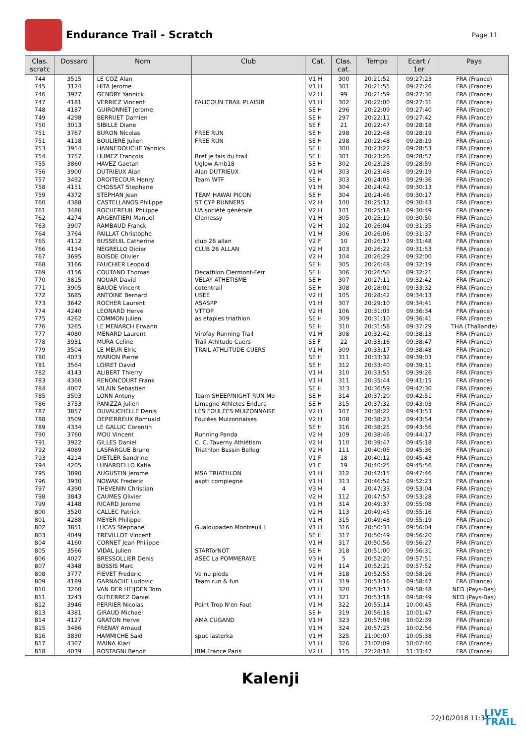Endurance Trail - Scratch
Page 11
| Clas. scratc | Dossard | Nom | Club | Cat. | Clas. cat. | Temps | Ecart / 1er | Pays |
| --- | --- | --- | --- | --- | --- | --- | --- | --- |
| 744 | 3515 | LE COZ Alan | | V1 H | 300 | 20:21:52 | 09:27:23 | FRA (France) |
| 745 | 3124 | HITA Jerome | | V1 H | 301 | 20:21:55 | 09:27:26 | FRA (France) |
| 746 | 3977 | GENDRY Yannick | | V2 H | 99 | 20:21:59 | 09:27:30 | FRA (France) |
| 747 | 4181 | VERRIEZ Vincent | FALICOUN TRAIL PLAISIR | V1 H | 302 | 20:22:00 | 09:27:31 | FRA (France) |
| 748 | 4187 | GUIRONNET Jerome | | SE H | 296 | 20:22:09 | 09:27:40 | FRA (France) |
| 749 | 4298 | BERRUET Damien | | SE H | 297 | 20:22:11 | 09:27:42 | FRA (France) |
| 750 | 3013 | SIBILLE Diane | | SE F | 21 | 20:22:47 | 09:28:18 | FRA (France) |
| 751 | 3767 | BURON Nicolas | FREE RUN | SE H | 298 | 20:22:48 | 09:28:19 | FRA (France) |
| 751 | 4118 | BOULIERE Julien | FREE RUN | SE H | 298 | 20:22:48 | 09:28:19 | FRA (France) |
| 753 | 3914 | HANNEDOUCHE Yannick | | SE H | 300 | 20:23:22 | 09:28:53 | FRA (France) |
| 754 | 3757 | HUMEZ François | Bref je fais du trail | SE H | 301 | 20:23:26 | 09:28:57 | FRA (France) |
| 755 | 3860 | HAVEZ Gaetan | Uglow Amb18 | SE H | 302 | 20:23:28 | 09:28:59 | FRA (France) |
| 756 | 3900 | DUTRIEUX Alan | Alan DUTRIEUX | V1 H | 303 | 20:23:48 | 09:29:19 | FRA (France) |
| 757 | 3492 | DROITECOUR Henry | Team WTF | SE H | 303 | 20:24:05 | 09:29:36 | FRA (France) |
| 758 | 4151 | CHOSSAT Stephane | | V1 H | 304 | 20:24:42 | 09:30:13 | FRA (France) |
| 759 | 4372 | STEPHAN Jean | TEAM HAWAI PICON | SE H | 304 | 20:24:46 | 09:30:17 | FRA (France) |
| 760 | 4388 | CASTELLANOS Philippe | ST CYP RUNNERS | V2 H | 100 | 20:25:12 | 09:30:43 | FRA (France) |
| 761 | 3480 | ROCHEREUIL Philippe | UA société générale | V2 H | 101 | 20:25:18 | 09:30:49 | FRA (France) |
| 762 | 4274 | ARGENTIERI Manuel | Clemessy | V1 H | 305 | 20:25:19 | 09:30:50 | FRA (France) |
| 763 | 3907 | RAMBAUD Franck | | V2 H | 102 | 20:26:04 | 09:31:35 | FRA (France) |
| 764 | 3764 | PAILLAT Christophe | | V1 H | 306 | 20:26:06 | 09:31:37 | FRA (France) |
| 765 | 4112 | BUSSEUIL Catherine | club 26 allan | V2 F | 10 | 20:26:17 | 09:31:48 | FRA (France) |
| 766 | 4134 | NEGRELLO Didier | CLUB 26 ALLAN | V2 H | 103 | 20:26:22 | 09:31:53 | FRA (France) |
| 767 | 3695 | BOISDE Olivier | | V2 H | 104 | 20:26:29 | 09:32:00 | FRA (France) |
| 768 | 3166 | FAUCHIER Leopold | | SE H | 305 | 20:26:48 | 09:32:19 | FRA (France) |
| 769 | 4156 | COUTAND Thomas | Decathlon Clermont-Ferr | SE H | 306 | 20:26:50 | 09:32:21 | FRA (France) |
| 770 | 3815 | NOUAR David | VELAY ATHETISME | SE H | 307 | 20:27:11 | 09:32:42 | FRA (France) |
| 771 | 3905 | BAUDE Vincent | cotentrail | SE H | 308 | 20:28:01 | 09:33:32 | FRA (France) |
| 772 | 3685 | ANTOINE Bernard | USEE | V2 H | 105 | 20:28:42 | 09:34:13 | FRA (France) |
| 773 | 3642 | ROCHER Laurent | ASASPP | V1 H | 307 | 20:29:10 | 09:34:41 | FRA (France) |
| 774 | 4240 | LEONARD Herve | VTTOP | V2 H | 106 | 20:31:03 | 09:36:34 | FRA (France) |
| 775 | 4262 | COMMON Julien | as etaples triathlon | SE H | 309 | 20:31:10 | 09:36:41 | FRA (France) |
| 776 | 3265 | LE MENARCH Erwann | | SE H | 310 | 20:31:58 | 09:37:29 | THA (Thaïlande) |
| 777 | 4080 | MENARD Laurent | Virofay Running Trail | V1 H | 308 | 20:32:42 | 09:38:13 | FRA (France) |
| 778 | 3931 | MURA Celine | Trail Athltude Cuers | SE F | 22 | 20:33:16 | 09:38:47 | FRA (France) |
| 779 | 3504 | LE MEUR Elric | TRAIL ATHLITUDE CUERS | V1 H | 309 | 20:33:17 | 09:38:48 | FRA (France) |
| 780 | 4073 | MARION Pierre | | SE H | 311 | 20:33:32 | 09:39:03 | FRA (France) |
| 781 | 3564 | LOIRET David | | SE H | 312 | 20:33:40 | 09:39:11 | FRA (France) |
| 782 | 4143 | ALIBERT Thierry | | V1 H | 310 | 20:33:55 | 09:39:26 | FRA (France) |
| 783 | 4360 | RENONCOURT Frank | | V1 H | 311 | 20:35:44 | 09:41:15 | FRA (France) |
| 784 | 4007 | VILAIN Sebastien | | SE H | 313 | 20:36:59 | 09:42:30 | FRA (France) |
| 785 | 3503 | LONN Antony | Team SHEEP/NIGHT RUN Mo | SE H | 314 | 20:37:20 | 09:42:51 | FRA (France) |
| 786 | 3753 | PANIZZA Julien | Limagne Athletes Endura | SE H | 315 | 20:37:32 | 09:43:03 | FRA (France) |
| 787 | 3857 | DUVAUCHELLE Denis | LES FOULEES MUIZONNAISE | V2 H | 107 | 20:38:22 | 09:43:53 | FRA (France) |
| 788 | 3509 | DEPIERREUX Romuald | Foulées Muizonnaises | V2 H | 108 | 20:38:23 | 09:43:54 | FRA (France) |
| 789 | 4334 | LE GALLIC Corentin | | SE H | 316 | 20:38:25 | 09:43:56 | FRA (France) |
| 790 | 3760 | MOU Vincent | Running Panda | V2 H | 109 | 20:38:46 | 09:44:17 | FRA (France) |
| 791 | 3922 | GILLES Daniel | C. C. Taverny Athlétism | V2 H | 110 | 20:39:47 | 09:45:18 | FRA (France) |
| 792 | 4089 | LASFARGUE Bruno | Triathlon Bassin Belleg | V2 H | 111 | 20:40:05 | 09:45:36 | FRA (France) |
| 793 | 4214 | DIETLER Sandrine | | V1 F | 18 | 20:40:12 | 09:45:43 | FRA (France) |
| 794 | 4205 | LUNARDELLO Katia | | V1 F | 19 | 20:40:25 | 09:45:56 | FRA (France) |
| 795 | 3890 | AUGUSTIN Jerome | MSA TRIATHLON | V1 H | 312 | 20:42:15 | 09:47:46 | FRA (France) |
| 796 | 3930 | NOWAK Frederic | asptt compiegne | V1 H | 313 | 20:46:52 | 09:52:23 | FRA (France) |
| 797 | 4390 | THEVENIN Christian | | V3 H | 4 | 20:47:33 | 09:53:04 | FRA (France) |
| 798 | 3843 | CAUMES Olivier | | V2 H | 112 | 20:47:57 | 09:53:28 | FRA (France) |
| 799 | 4148 | RICARD Jerome | | V1 H | 314 | 20:49:37 | 09:55:08 | FRA (France) |
| 800 | 3520 | CALLEC Patrick | | V2 H | 113 | 20:49:45 | 09:55:16 | FRA (France) |
| 801 | 4288 | MEYER Philippe | | V1 H | 315 | 20:49:48 | 09:55:19 | FRA (France) |
| 802 | 3851 | LUCAS Stephane | Gualoupaden Montreuil l | V1 H | 316 | 20:50:33 | 09:56:04 | FRA (France) |
| 803 | 4049 | TREVILLOT Vincent | | SE H | 317 | 20:50:49 | 09:56:20 | FRA (France) |
| 804 | 4160 | CORNET Jean Philippe | | V1 H | 317 | 20:50:56 | 09:56:27 | FRA (France) |
| 805 | 3566 | VIDAL Julien | STARTorNOT | SE H | 318 | 20:51:00 | 09:56:31 | FRA (France) |
| 806 | 4027 | BRESSOLLIER Denis | ASEC La POMMERAYE | V3 H | 5 | 20:52:20 | 09:57:51 | FRA (France) |
| 807 | 4348 | BOSSIS Marc | | V2 H | 114 | 20:52:21 | 09:57:52 | FRA (France) |
| 808 | 3777 | FIEVET Frederic | Va nu pieds | V1 H | 318 | 20:52:55 | 09:58:26 | FRA (France) |
| 809 | 4189 | GARNACHE Ludovic | Team run & fun | V1 H | 319 | 20:53:16 | 09:58:47 | FRA (France) |
| 810 | 3260 | VAN DER HEIJDEN Tom | | V1 H | 320 | 20:53:17 | 09:58:48 | NED (Pays-Bas) |
| 811 | 3243 | GUTIERREZ Daniel | | V1 H | 321 | 20:53:18 | 09:58:49 | NED (Pays-Bas) |
| 812 | 3946 | PERRIER Nicolas | Point Trop N'en Faut | V1 H | 322 | 20:55:14 | 10:00:45 | FRA (France) |
| 813 | 4381 | GIRAUD Michaël | | SE H | 319 | 20:56:16 | 10:01:47 | FRA (France) |
| 814 | 4127 | GRATON Herve | AMA CUGAND | V1 H | 323 | 20:57:08 | 10:02:39 | FRA (France) |
| 815 | 3486 | FRENAY Arnaud | | V1 H | 324 | 20:57:25 | 10:02:56 | FRA (France) |
| 816 | 3830 | HAMMICHE Said | spuc lasterka | V1 H | 325 | 21:00:07 | 10:05:38 | FRA (France) |
| 817 | 4307 | MAINA Kiari | | V1 H | 326 | 21:02:09 | 10:07:40 | FRA (France) |
| 818 | 4039 | ROSTAGNI Benoit | IBM France Paris | V2 H | 115 | 22:28:16 | 11:33:47 | FRA (France) |
Kalenji
22/10/2018 11:34
LIVE
TRAIL